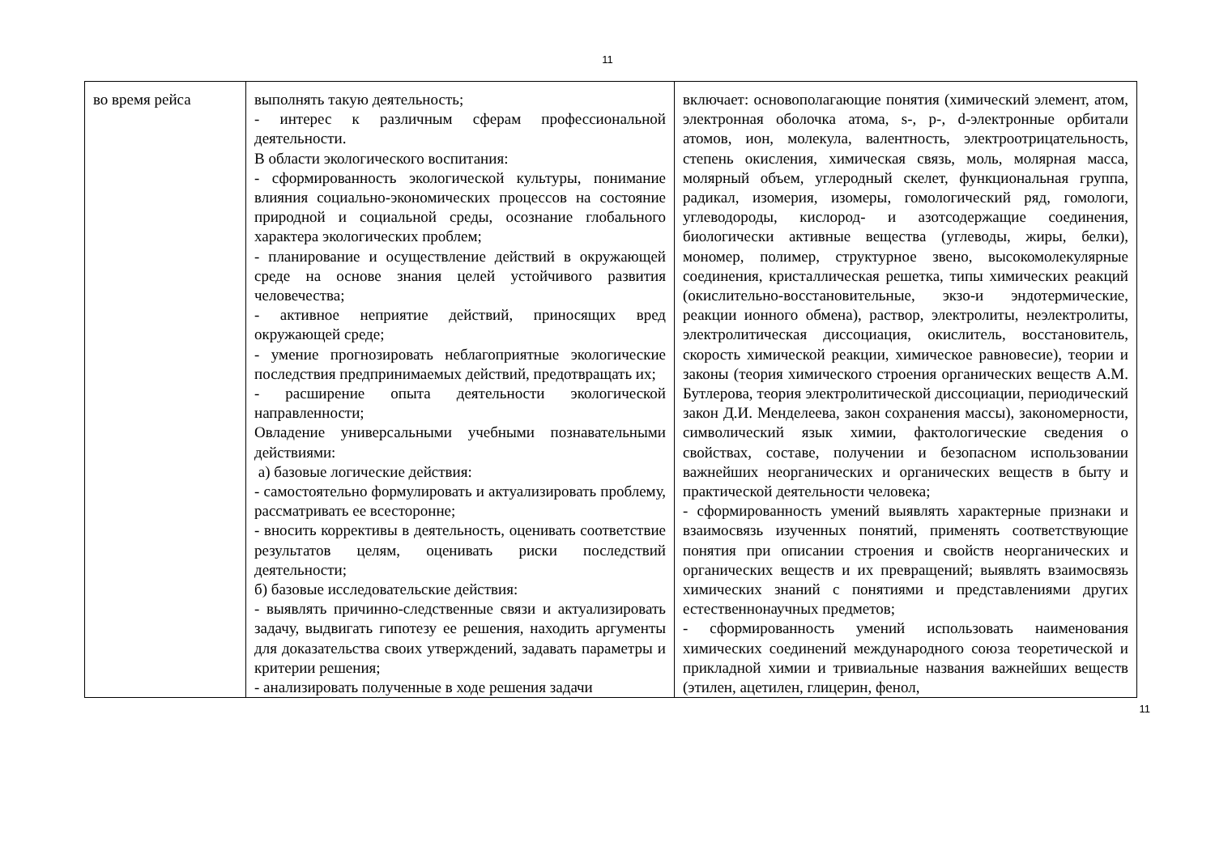11
| во время рейса | выполнять такую деятельность; - интерес к различным сферам профессиональной деятельности. В области экологического воспитания: - сформированность экологической культуры, понимание влияния социально-экономических процессов на состояние природной и социальной среды, осознание глобального характера экологических проблем; - планирование и осуществление действий в окружающей среде на основе знания целей устойчивого развития человечества; - активное неприятие действий, приносящих вред окружающей среде; - умение прогнозировать неблагоприятные экологические последствия предпринимаемых действий, предотвращать их; - расширение опыта деятельности экологической направленности; Овладение универсальными учебными познавательными действиями: а) базовые логические действия: - самостоятельно формулировать и актуализировать проблему, рассматривать ее всесторонне; - вносить коррективы в деятельность, оценивать соответствие результатов целям, оценивать риски последствий деятельности; б) базовые исследовательские действия: - выявлять причинно-следственные связи и актуализировать задачу, выдвигать гипотезу ее решения, находить аргументы для доказательства своих утверждений, задавать параметры и критерии решения; - анализировать полученные в ходе решения задачи | включает: основополагающие понятия (химический элемент, атом, электронная оболочка атома, s-, p-, d-электронные орбитали атомов, ион, молекула, валентность, электроотрицательность, степень окисления, химическая связь, моль, молярная масса, молярный объем, углеродный скелет, функциональная группа, радикал, изомерия, изомеры, гомологический ряд, гомологи, углеводороды, кислород- и азотсодержащие соединения, биологически активные вещества (углеводы, жиры, белки), мономер, полимер, структурное звено, высокомолекулярные соединения, кристаллическая решетка, типы химических реакций (окислительно-восстановительные, экзо-и эндотермические, реакции ионного обмена), раствор, электролиты, неэлектролиты, электролитическая диссоциация, окислитель, восстановитель, скорость химической реакции, химическое равновесие), теории и законы (теория химического строения органических веществ А.М. Бутлерова, теория электролитической диссоциации, периодический закон Д.И. Менделеева, закон сохранения массы), закономерности, символический язык химии, фактологические сведения о свойствах, составе, получении и безопасном использовании важнейших неорганических и органических веществ в быту и практической деятельности человека; - сформированность умений выявлять характерные признаки и взаимосвязь изученных понятий, применять соответствующие понятия при описании строения и свойств неорганических и органических веществ и их превращений; выявлять взаимосвязь химических знаний с понятиями и представлениями других естественнонаучных предметов; - сформированность умений использовать наименования химических соединений международного союза теоретической и прикладной химии и тривиальные названия важнейших веществ (этилен, ацетилен, глицерин, фенол, |
11